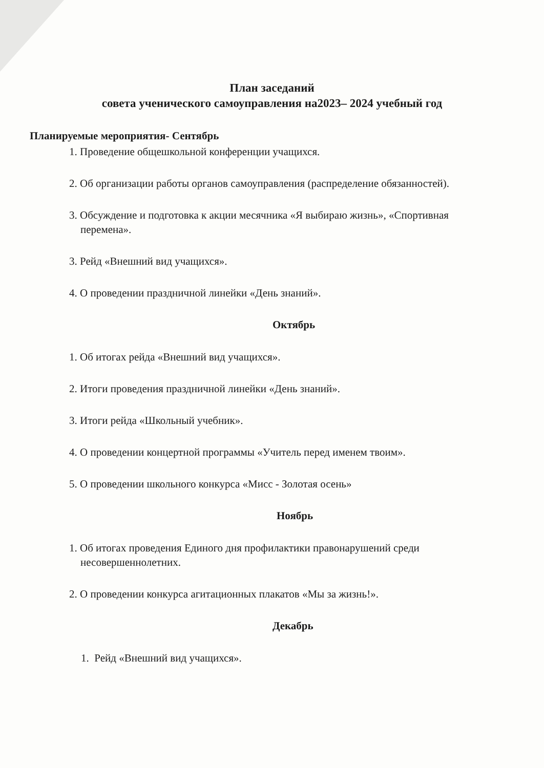План заседаний
совета ученического самоуправления на2023– 2024 учебный год
Планируемые мероприятия- Сентябрь
1. Проведение общешкольной конференции учащихся.
2. Об организации работы органов самоуправления (распределение обязанностей).
3. Обсуждение и подготовка к акции месячника «Я выбираю жизнь», «Спортивная перемена».
3. Рейд «Внешний вид учащихся».
4. О проведении праздничной линейки «День знаний».
Октябрь
1. Об итогах рейда «Внешний вид учащихся».
2. Итоги проведения праздничной линейки «День знаний».
3. Итоги рейда «Школьный учебник».
4. О проведении концертной программы «Учитель перед именем твоим».
5. О проведении школьного конкурса «Мисс - Золотая осень»
Ноябрь
1. Об итогах проведения Единого дня профилактики правонарушений среди несовершеннолетних.
2. О проведении конкурса агитационных плакатов «Мы за жизнь!».
Декабрь
1. Рейд «Внешний вид учащихся».